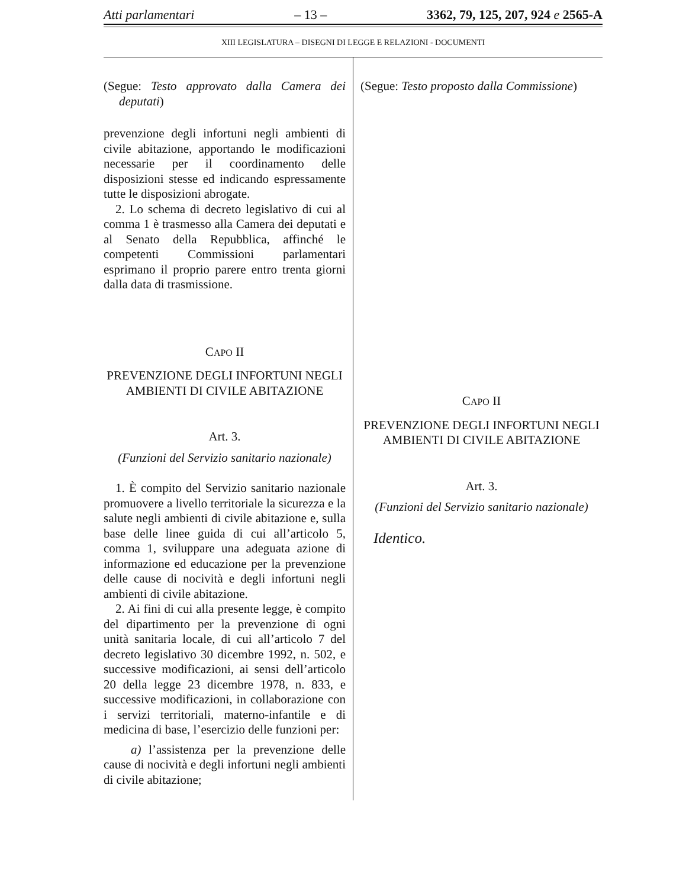Atti parlamentari – 13 – 3362, 79, 125, 207, 924 e 2565-A
XIII LEGISLATURA – DISEGNI DI LEGGE E RELAZIONI - DOCUMENTI
(Segue: Testo approvato dalla Camera dei deputati)
prevenzione degli infortuni negli ambienti di civile abitazione, apportando le modificazioni necessarie per il coordinamento delle disposizioni stesse ed indicando espressamente tutte le disposizioni abrogate.
2. Lo schema di decreto legislativo di cui al comma 1 è trasmesso alla Camera dei deputati e al Senato della Repubblica, affinché le competenti Commissioni parlamentari esprimano il proprio parere entro trenta giorni dalla data di trasmissione.
CAPO II
PREVENZIONE DEGLI INFORTUNI NEGLI AMBIENTI DI CIVILE ABITAZIONE
Art. 3.
(Funzioni del Servizio sanitario nazionale)
1. È compito del Servizio sanitario nazionale promuovere a livello territoriale la sicurezza e la salute negli ambienti di civile abitazione e, sulla base delle linee guida di cui all’articolo 5, comma 1, sviluppare una adeguata azione di informazione ed educazione per la prevenzione delle cause di nocività e degli infortuni negli ambienti di civile abitazione.
2. Ai fini di cui alla presente legge, è compito del dipartimento per la prevenzione di ogni unità sanitaria locale, di cui all’articolo 7 del decreto legislativo 30 dicembre 1992, n. 502, e successive modificazioni, ai sensi dell’articolo 20 della legge 23 dicembre 1978, n. 833, e successive modificazioni, in collaborazione con i servizi territoriali, materno-infantile e di medicina di base, l’esercizio delle funzioni per:
a) l’assistenza per la prevenzione delle cause di nocività e degli infortuni negli ambienti di civile abitazione;
(Segue: Testo proposto dalla Commissione)
CAPO II
PREVENZIONE DEGLI INFORTUNI NEGLI AMBIENTI DI CIVILE ABITAZIONE
Art. 3.
(Funzioni del Servizio sanitario nazionale)
Identico.